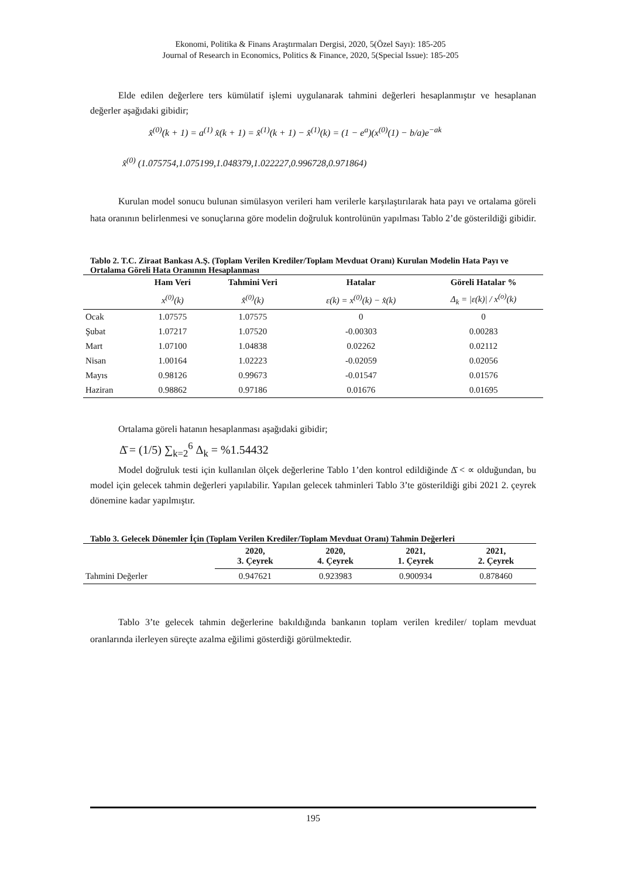Ekonomi, Politika & Finans Araştırmaları Dergisi, 2020, 5(Özel Sayı): 185-205
Journal of Research in Economics, Politics & Finance, 2020, 5(Special Issue): 185-205
Elde edilen değerlere ters kümülatif işlemi uygulanarak tahmini değerleri hesaplanmıştır ve hesaplanan değerler aşağıdaki gibidir;
x̂<sup>(0)</sup>(k + 1) = a<sup>(1)</sup> x̂(k + 1) = x̂<sup>(1)</sup>(k + 1) − x̂<sup>(1)</sup>(k) = (1 − e<sup>a</sup>)(x<sup>(0)</sup>(1) − b/a)e<sup>−ak</sup>
x̂<sup>(0)</sup> (1.075754,1.075199,1.048379,1.022227,0.996728,0.971864)
Kurulan model sonucu bulunan simülasyon verileri ham verilerle karşılaştırılarak hata payı ve ortalama göreli hata oranının belirlenmesi ve sonuçlarına göre modelin doğruluk kontrolünün yapılması Tablo 2’de gösterildiği gibidir.
Tablo 2. T.C. Ziraat Bankası A.Ş. (Toplam Verilen Krediler/Toplam Mevduat Oranı) Kurulan Modelin Hata Payı ve Ortalama Göreli Hata Oranının Hesaplanması
| | Ham Veri | Tahmini Veri | Hatalar | Göreli Hatalar % |
| --- | --- | --- | --- | --- |
| | x<sup>(0)</sup>(k) | x̂<sup>(0)</sup>(k) | ε(k) = x<sup>(0)</sup>(k) − x̂(k) | Δ<sub>k</sub> = /ε(k)/ / x<sup>(o)</sup>(k) |
| Ocak | 1.07575 | 1.07575 | 0 | 0 |
| Şubat | 1.07217 | 1.07520 | -0.00303 | 0.00283 |
| Mart | 1.07100 | 1.04838 | 0.02262 | 0.02112 |
| Nisan | 1.00164 | 1.02223 | -0.02059 | 0.02056 |
| Mayıs | 0.98126 | 0.99673 | -0.01547 | 0.01576 |
| Haziran | 0.98862 | 0.97186 | 0.01676 | 0.01695 |
Ortalama göreli hatanın hesaplanması aşağıdaki gibidir;
Δ̄ = (1/5) ∑<sub>k=2</sub><sup>6</sup> Δ<sub>k</sub> = %1.54432
Model doğruluk testi için kullanılan ölçek değerlerine Tablo 1’den kontrol edildiğinde Δ̄ < ∝ olduğundan, bu model için gelecek tahmin değerleri yapılabilir. Yapılan gelecek tahminleri Tablo 3’te gösterildiği gibi 2021 2. çeyrek dönemine kadar yapılmıştır.
Tablo 3. Gelecek Dönemler İçin (Toplam Verilen Krediler/Toplam Mevduat Oranı) Tahmin Değerleri
| | 2020, 3. Çeyrek | 2020, 4. Çeyrek | 2021, 1. Çeyrek | 2021, 2. Çeyrek |
| --- | --- | --- | --- | --- |
| Tahmini Değerler | 0.947621 | 0.923983 | 0.900934 | 0.878460 |
Tablo 3’te gelecek tahmin değerlerine bakıldığında bankanın toplam verilen krediler/ toplam mevduat oranlarında ilerleyen süreçte azalma eğilimi gösterdiği görülmektedir.
195